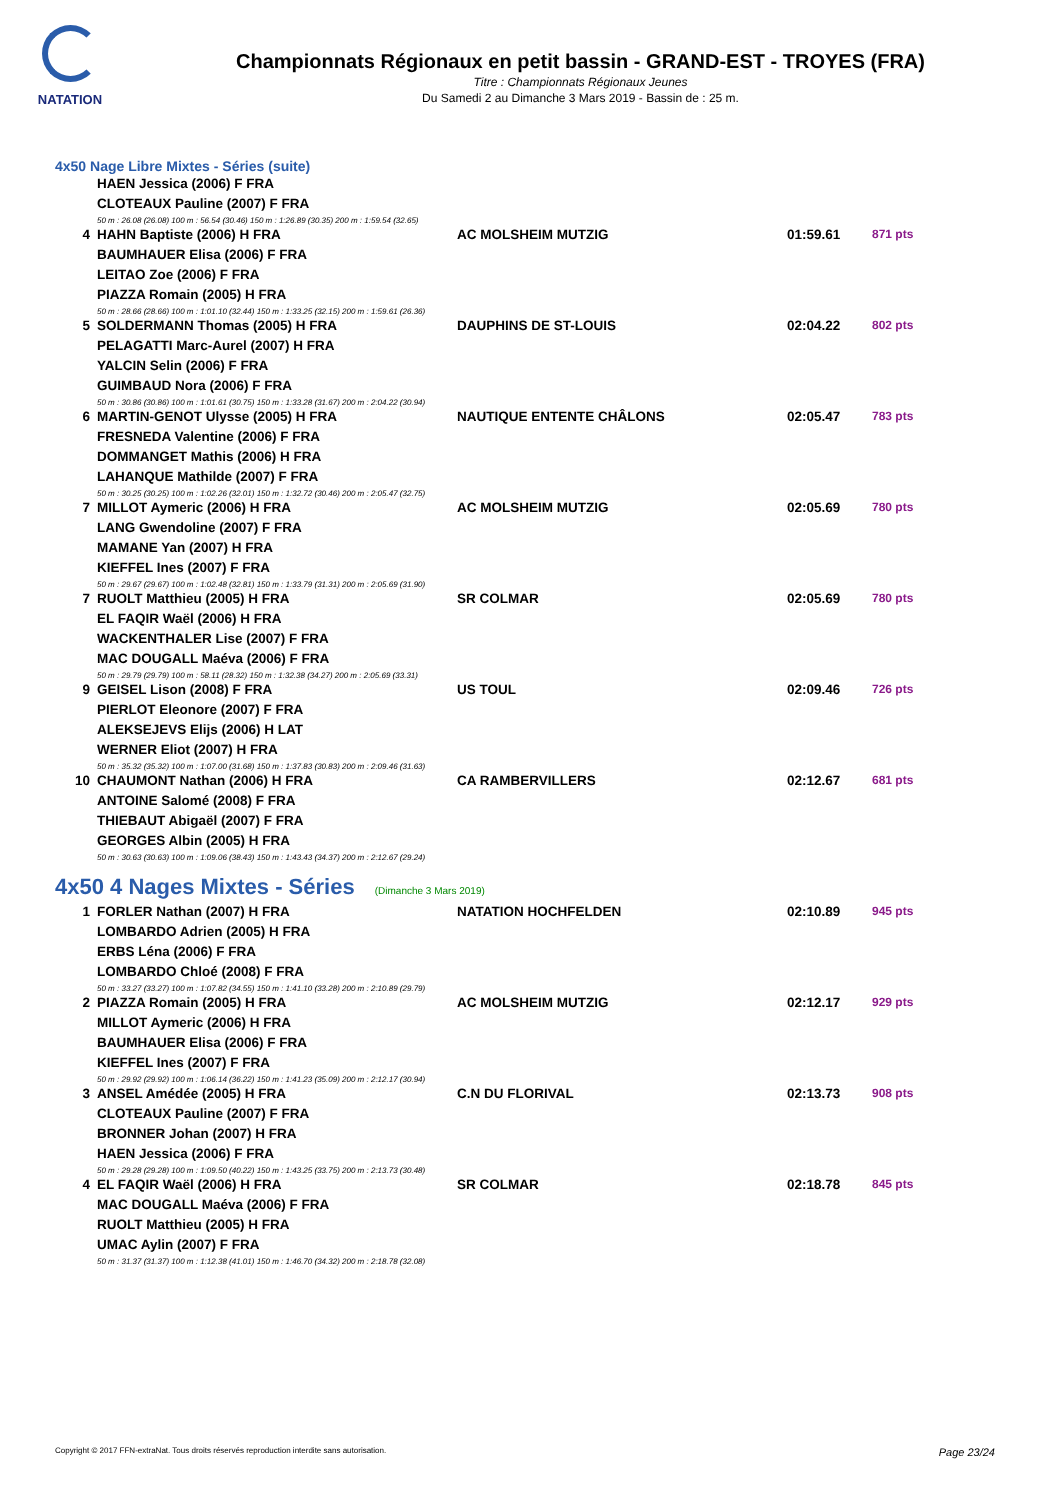NATATION
Championnats Régionaux en petit bassin - GRAND-EST - TROYES (FRA)
Titre : Championnats Régionaux Jeunes
Du Samedi 2 au Dimanche 3 Mars 2019 - Bassin de : 25 m.
4x50 Nage Libre Mixtes - Séries (suite)
| | HAEN Jessica (2006) F FRA | | | |
| | CLOTEAUX Pauline (2007) F FRA | | | |
| | 50 m : 26.08 (26.08) 100 m : 56.54 (30.46) 150 m : 1:26.89 (30.35) 200 m : 1:59.54 (32.65) | | | |
| 4 | HAHN Baptiste (2006) H FRA | AC MOLSHEIM MUTZIG | 01:59.61 | 871 pts |
| | BAUMHAUER Elisa (2006) F FRA | | | |
| | LEITAO Zoe (2006) F FRA | | | |
| | PIAZZA Romain (2005) H FRA | | | |
| | 50 m : 28.66 (28.66) 100 m : 1:01.10 (32.44) 150 m : 1:33.25 (32.15) 200 m : 1:59.61 (26.36) | | | |
| 5 | SOLDERMANN Thomas (2005) H FRA | DAUPHINS DE ST-LOUIS | 02:04.22 | 802 pts |
| | PELAGATTI Marc-Aurel (2007) H FRA | | | |
| | YALCIN Selin (2006) F FRA | | | |
| | GUIMBAUD Nora (2006) F FRA | | | |
| | 50 m : 30.86 (30.86) 100 m : 1:01.61 (30.75) 150 m : 1:33.28 (31.67) 200 m : 2:04.22 (30.94) | | | |
| 6 | MARTIN-GENOT Ulysse (2005) H FRA | NAUTIQUE ENTENTE CHÂLONS | 02:05.47 | 783 pts |
| | FRESNEDA Valentine (2006) F FRA | | | |
| | DOMMANGET Mathis (2006) H FRA | | | |
| | LAHANQUE Mathilde (2007) F FRA | | | |
| | 50 m : 30.25 (30.25) 100 m : 1:02.26 (32.01) 150 m : 1:32.72 (30.46) 200 m : 2:05.47 (32.75) | | | |
| 7 | MILLOT Aymeric (2006) H FRA | AC MOLSHEIM MUTZIG | 02:05.69 | 780 pts |
| | LANG Gwendoline (2007) F FRA | | | |
| | MAMANE Yan (2007) H FRA | | | |
| | KIEFFEL Ines (2007) F FRA | | | |
| | 50 m : 29.67 (29.67) 100 m : 1:02.48 (32.81) 150 m : 1:33.79 (31.31) 200 m : 2:05.69 (31.90) | | | |
| 7 | RUOLT Matthieu (2005) H FRA | SR COLMAR | 02:05.69 | 780 pts |
| | EL FAQIR Waël (2006) H FRA | | | |
| | WACKENTHALER Lise (2007) F FRA | | | |
| | MAC DOUGALL Maéva (2006) F FRA | | | |
| | 50 m : 29.79 (29.79) 100 m : 58.11 (28.32) 150 m : 1:32.38 (34.27) 200 m : 2:05.69 (33.31) | | | |
| 9 | GEISEL Lison (2008) F FRA | US TOUL | 02:09.46 | 726 pts |
| | PIERLOT Eleonore (2007) F FRA | | | |
| | ALEKSEJEVS Elijs (2006) H LAT | | | |
| | WERNER Eliot (2007) H FRA | | | |
| | 50 m : 35.32 (35.32) 100 m : 1:07.00 (31.68) 150 m : 1:37.83 (30.83) 200 m : 2:09.46 (31.63) | | | |
| 10 | CHAUMONT Nathan (2006) H FRA | CA RAMBERVILLERS | 02:12.67 | 681 pts |
| | ANTOINE Salomé (2008) F FRA | | | |
| | THIEBAUT Abigaël (2007) F FRA | | | |
| | GEORGES Albin (2005) H FRA | | | |
| | 50 m : 30.63 (30.63) 100 m : 1:09.06 (38.43) 150 m : 1:43.43 (34.37) 200 m : 2:12.67 (29.24) | | | |
4x50 4 Nages Mixtes - Séries (Dimanche 3 Mars 2019)
| 1 | FORLER Nathan (2007) H FRA | NATATION HOCHFELDEN | 02:10.89 | 945 pts |
| | LOMBARDO Adrien (2005) H FRA | | | |
| | ERBS Léna (2006) F FRA | | | |
| | LOMBARDO Chloé (2008) F FRA | | | |
| | 50 m : 33.27 (33.27) 100 m : 1:07.82 (34.55) 150 m : 1:41.10 (33.28) 200 m : 2:10.89 (29.79) | | | |
| 2 | PIAZZA Romain (2005) H FRA | AC MOLSHEIM MUTZIG | 02:12.17 | 929 pts |
| | MILLOT Aymeric (2006) H FRA | | | |
| | BAUMHAUER Elisa (2006) F FRA | | | |
| | KIEFFEL Ines (2007) F FRA | | | |
| | 50 m : 29.92 (29.92) 100 m : 1:06.14 (36.22) 150 m : 1:41.23 (35.09) 200 m : 2:12.17 (30.94) | | | |
| 3 | ANSEL Amédée (2005) H FRA | C.N DU FLORIVAL | 02:13.73 | 908 pts |
| | CLOTEAUX Pauline (2007) F FRA | | | |
| | BRONNER Johan (2007) H FRA | | | |
| | HAEN Jessica (2006) F FRA | | | |
| | 50 m : 29.28 (29.28) 100 m : 1:09.50 (40.22) 150 m : 1:43.25 (33.75) 200 m : 2:13.73 (30.48) | | | |
| 4 | EL FAQIR Waël (2006) H FRA | SR COLMAR | 02:18.78 | 845 pts |
| | MAC DOUGALL Maéva (2006) F FRA | | | |
| | RUOLT Matthieu (2005) H FRA | | | |
| | UMAC Aylin (2007) F FRA | | | |
| | 50 m : 31.37 (31.37) 100 m : 1:12.38 (41.01) 150 m : 1:46.70 (34.32) 200 m : 2:18.78 (32.08) | | | |
Copyright © 2017 FFN-extraNat. Tous droits réservés reproduction interdite sans autorisation. Page 23/24